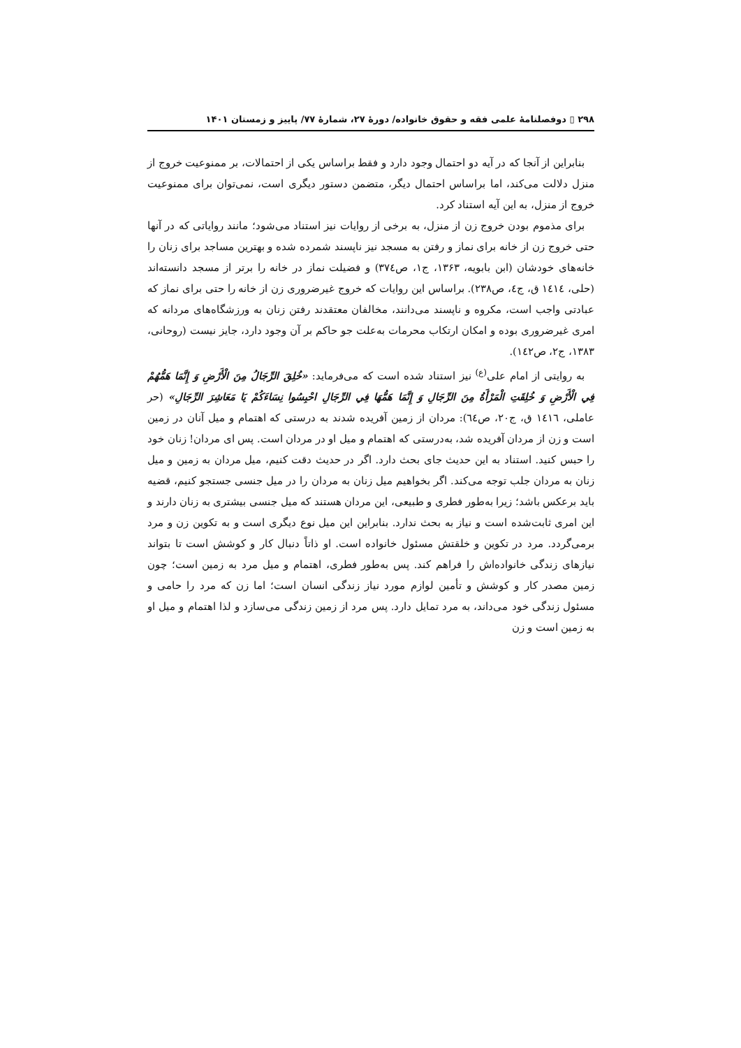۲۹۸ ▯ دوفصلنامهٔ علمی فقه و حقوق خانواده/ دورهٔ ۲۷، شمارهٔ ۷۷/ پاییز و زمستان ۱۴۰۱
بنابراین از آنجا که در آیه دو احتمال وجود دارد و فقط براساس یکی از احتمالات، بر ممنوعیت خروج از منزل دلالت می‌کند، اما براساس احتمال دیگر، متضمن دستور دیگری است، نمی‌توان برای ممنوعیت خروج از منزل، به این آیه استناد کرد.
برای مذموم بودن خروج زن از منزل، به برخی از روایات نیز استناد می‌شود؛ مانند روایاتی که در آنها حتی خروج زن از خانه برای نماز و رفتن به مسجد نیز ناپسند شمرده شده و بهترین مساجد برای زنان را خانه‌های خودشان (ابن بابویه، ۱۳۶۳، ج۱، ص۳۷٤) و فضیلت نماز در خانه را برتر از مسجد دانسته‌اند (حلی، ١٤١٤ ق، ج٤، ص۲۳۸). براساس این روایات که خروج غیرضروری زن از خانه را حتی برای نماز که عبادتی واجب است، مکروه و ناپسند می‌دانند، مخالفان معتقدند رفتن زنان به ورزشگاه‌های مردانه که امری غیرضروری بوده و امکان ارتکاب محرمات به‌علت جو حاکم بر آن وجود دارد، جایز نیست (روحانی، ۱۳۸۳، ج۲، ص١٤٢).
به روایتی از امام علی<sup>(ع)</sup> نیز استناد شده است که می‌فرماید: «خُلِقَ الرِّجَالُ مِنَ الْأَرْضِ وَ إِنَّمَا هَمُّهُمْ فِي الْأَرْضِ وَ خُلِقَتِ الْمَرْأَةُ مِنَ الرِّجَالِ وَ إِنَّمَا هَمُّهَا فِي الرِّجَالِ احْبِسُوا نِسَاءَكُمْ يَا مَعَاشِرَ الرِّجَالِ» (حر عاملی، ١٤١٦ ق، ج۲۰، ص٦٤): مردان از زمین آفریده شدند به درستی که اهتمام و میل آنان در زمین است و زن از مردان آفریده شد، به‌درستی که اهتمام و میل او در مردان است. پس ای مردان! زنان خود را حبس کنید. استناد به این حدیث جای بحث دارد. اگر در حدیث دقت کنیم، میل مردان به زمین و میل زنان به مردان جلب توجه می‌کند. اگر بخواهیم میل زنان به مردان را در میل جنسی جستجو کنیم، قضیه باید برعکس باشد؛ زیرا به‌طور فطری و طبیعی، این مردان هستند که میل جنسی بیشتری به زنان دارند و این امری ثابت‌شده است و نیاز به بحث ندارد. بنابراین این میل نوع دیگری است و به تکوین زن و مرد برمی‌گردد. مرد در تکوین و خلقتش مسئول خانواده است. او ذاتاً دنبال کار و کوشش است تا بتواند نیازهای زندگی خانواده‌اش را فراهم کند. پس به‌طور فطری، اهتمام و میل مرد به زمین است؛ چون زمین مصدر کار و کوشش و تأمین لوازم مورد نیاز زندگی انسان است؛ اما زن که مرد را حامی و مسئول زندگی خود می‌داند، به مرد تمایل دارد. پس مرد از زمین زندگی می‌سازد و لذا اهتمام و میل او به زمین است و زن